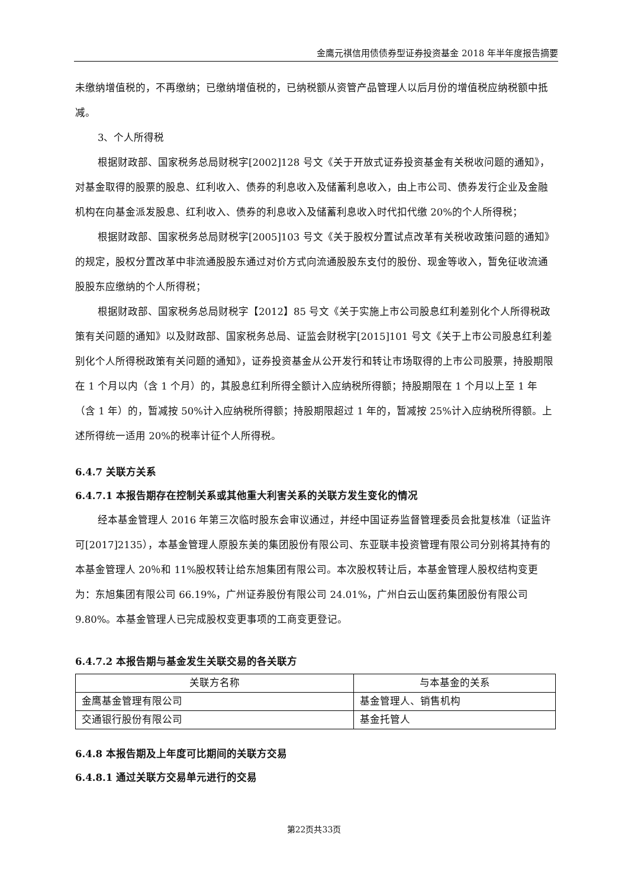金鹰元祺信用债债券型证券投资基金 2018 年半年度报告摘要
未缴纳增值税的，不再缴纳；已缴纳增值税的，已纳税额从资管产品管理人以后月份的增值税应纳税额中抵减。
3、个人所得税
根据财政部、国家税务总局财税字[2002]128 号文《关于开放式证券投资基金有关税收问题的通知》，对基金取得的股票的股息、红利收入、债券的利息收入及储蓄利息收入，由上市公司、债券发行企业及金融机构在向基金派发股息、红利收入、债券的利息收入及储蓄利息收入时代扣代缴 20%的个人所得税；
根据财政部、国家税务总局财税字[2005]103 号文《关于股权分置试点改革有关税收政策问题的通知》的规定，股权分置改革中非流通股股东通过对价方式向流通股股东支付的股份、现金等收入，暂免征收流通股股东应缴纳的个人所得税；
根据财政部、国家税务总局财税字【2012】85 号文《关于实施上市公司股息红利差别化个人所得税政策有关问题的通知》以及财政部、国家税务总局、证监会财税字[2015]101 号文《关于上市公司股息红利差别化个人所得税政策有关问题的通知》，证券投资基金从公开发行和转让市场取得的上市公司股票，持股期限在 1 个月以内（含 1 个月）的，其股息红利所得全额计入应纳税所得额；持股期限在 1 个月以上至 1 年（含 1 年）的，暂减按 50%计入应纳税所得额；持股期限超过 1 年的，暂减按 25%计入应纳税所得额。上述所得统一适用 20%的税率计征个人所得税。
6.4.7 关联方关系
6.4.7.1 本报告期存在控制关系或其他重大利害关系的关联方发生变化的情况
经本基金管理人 2016 年第三次临时股东会审议通过，并经中国证券监督管理委员会批复核准（证监许可[2017]2135），本基金管理人原股东美的集团股份有限公司、东亚联丰投资管理有限公司分别将其持有的本基金管理人 20％和 11%股权转让给东旭集团有限公司。本次股权转让后，本基金管理人股权结构变更为：东旭集团有限公司 66.19%，广州证券股份有限公司 24.01%，广州白云山医药集团股份有限公司 9.80%。本基金管理人已完成股权变更事项的工商变更登记。
6.4.7.2 本报告期与基金发生关联交易的各关联方
| 关联方名称 | 与本基金的关系 |
| --- | --- |
| 金鹰基金管理有限公司 | 基金管理人、销售机构 |
| 交通银行股份有限公司 | 基金托管人 |
6.4.8 本报告期及上年度可比期间的关联方交易
6.4.8.1 通过关联方交易单元进行的交易
第22页共33页